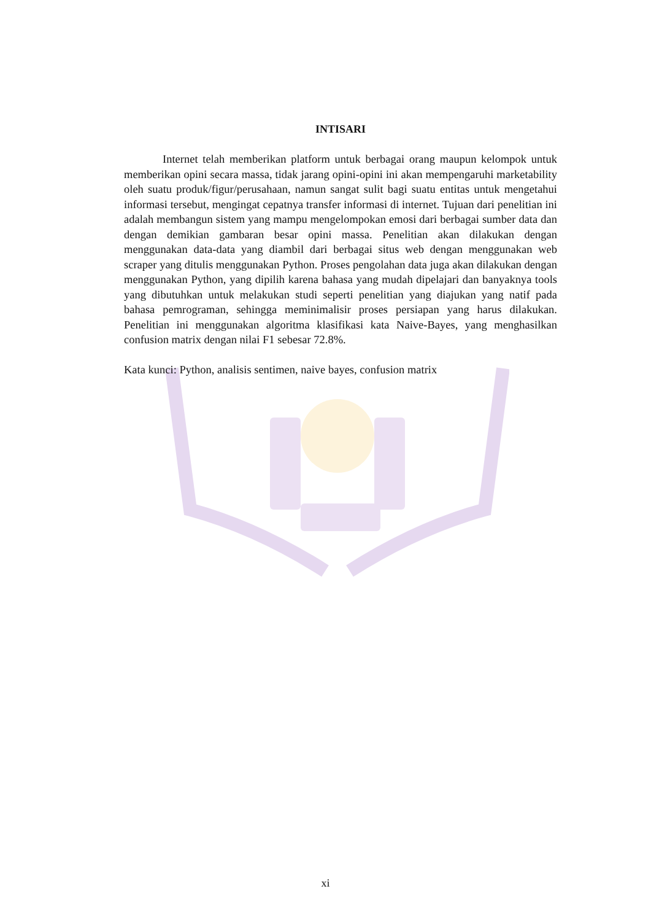INTISARI
Internet telah memberikan platform untuk berbagai orang maupun kelompok untuk memberikan opini secara massa, tidak jarang opini-opini ini akan mempengaruhi marketability oleh suatu produk/figur/perusahaan, namun sangat sulit bagi suatu entitas untuk mengetahui informasi tersebut, mengingat cepatnya transfer informasi di internet. Tujuan dari penelitian ini adalah membangun sistem yang mampu mengelompokan emosi dari berbagai sumber data dan dengan demikian gambaran besar opini massa. Penelitian akan dilakukan dengan menggunakan data-data yang diambil dari berbagai situs web dengan menggunakan web scraper yang ditulis menggunakan Python. Proses pengolahan data juga akan dilakukan dengan menggunakan Python, yang dipilih karena bahasa yang mudah dipelajari dan banyaknya tools yang dibutuhkan untuk melakukan studi seperti penelitian yang diajukan yang natif pada bahasa pemrograman, sehingga meminimalisir proses persiapan yang harus dilakukan. Penelitian ini menggunakan algoritma klasifikasi kata Naive-Bayes, yang menghasilkan confusion matrix dengan nilai F1 sebesar 72.8%.
Kata kunci: Python, analisis sentimen, naive bayes, confusion matrix
xi